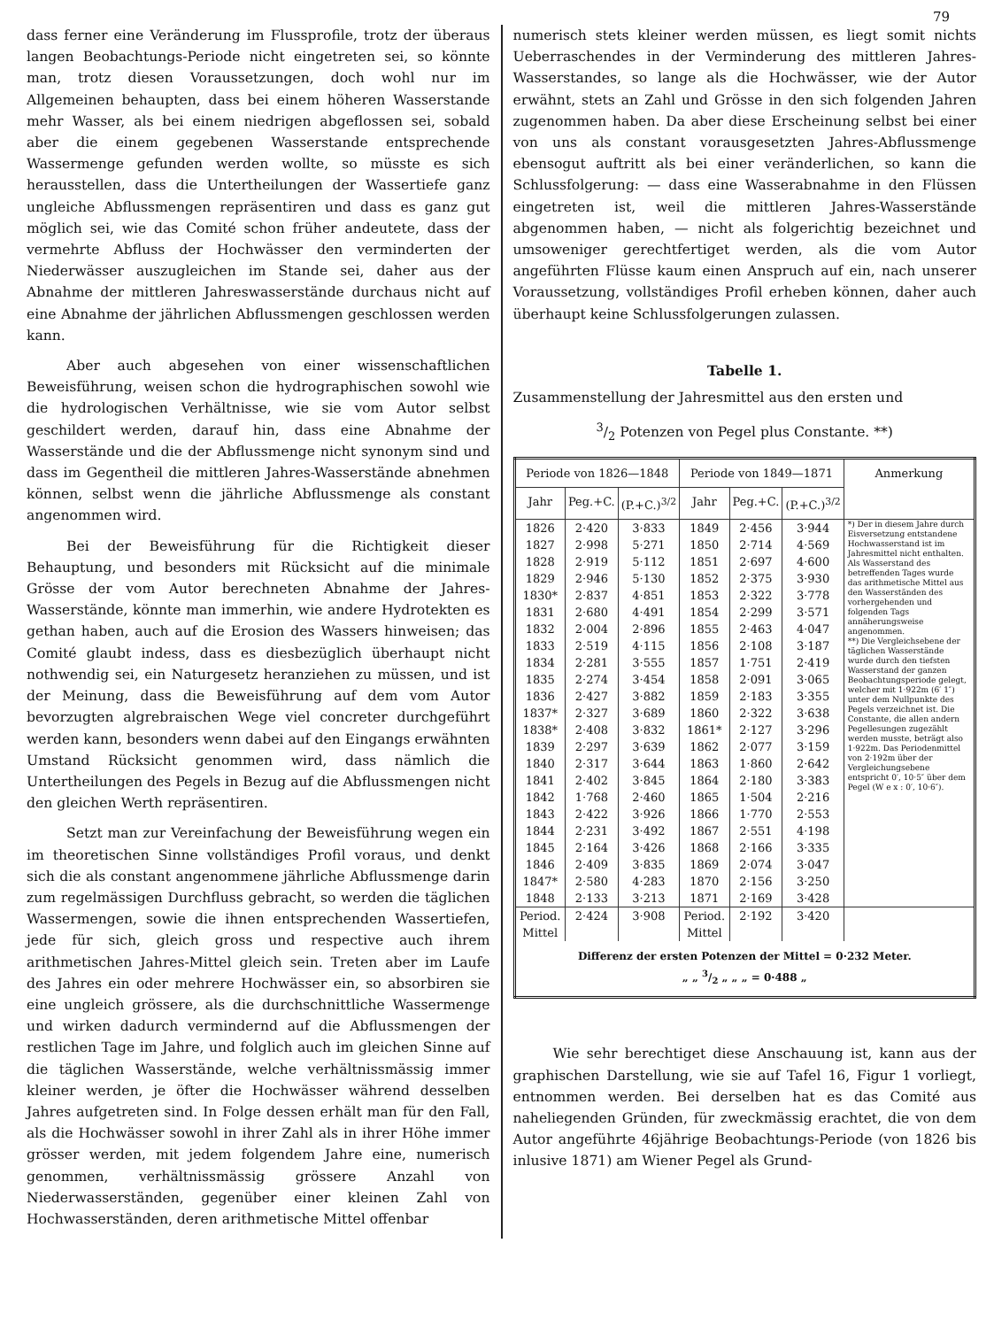79
dass ferner eine Veränderung im Flussprofile, trotz der überaus langen Beobachtungs-Periode nicht eingetreten sei, so könnte man, trotz diesen Voraussetzungen, doch wohl nur im Allgemeinen behaupten, dass bei einem höheren Wasserstande mehr Wasser, als bei einem niedrigen abgeflossen sei, sobald aber die einem gegebenen Wasserstande entsprechende Wassermenge gefunden werden wollte, so müsste es sich herausstellen, dass die Untertheilungen der Wassertiefe ganz ungleiche Abflussmengen repräsentiren und dass es ganz gut möglich sei, wie das Comité schon früher andeutete, dass der vermehrte Abfluss der Hochwässer den verminderten der Niederwässer auszugleichen im Stande sei, daher aus der Abnahme der mittleren Jahreswasserstände durchaus nicht auf eine Abnahme der jährlichen Abflussmengen geschlossen werden kann.
Aber auch abgesehen von einer wissenschaftlichen Beweisführung, weisen schon die hydrographischen sowohl wie die hydrologischen Verhältnisse, wie sie vom Autor selbst geschildert werden, darauf hin, dass eine Abnahme der Wasserstände und die der Abflussmenge nicht synonym sind und dass im Gegentheil die mittleren Jahres-Wasserstände abnehmen können, selbst wenn die jährliche Abflussmenge als constant angenommen wird.
Bei der Beweisführung für die Richtigkeit dieser Behauptung, und besonders mit Rücksicht auf die minimale Grösse der vom Autor berechneten Abnahme der Jahres-Wasserstände, könnte man immerhin, wie andere Hydrotekten es gethan haben, auch auf die Erosion des Wassers hinweisen; das Comité glaubt indess, dass es diesbezüglich überhaupt nicht nothwendig sei, ein Naturgesetz heranziehen zu müssen, und ist der Meinung, dass die Beweisführung auf dem vom Autor bevorzugten algrebraischen Wege viel concreter durchgeführt werden kann, besonders wenn dabei auf den Eingangs erwähnten Umstand Rücksicht genommen wird, dass nämlich die Untertheilungen des Pegels in Bezug auf die Abflussmengen nicht den gleichen Werth repräsentiren.
Setzt man zur Vereinfachung der Beweisführung wegen ein im theoretischen Sinne vollständiges Profil voraus, und denkt sich die als constant angenommene jährliche Abflussmenge darin zum regelmässigen Durchfluss gebracht, so werden die täglichen Wassermengen, sowie die ihnen entsprechenden Wassertiefen, jede für sich, gleich gross und respective auch ihrem arithmetischen Jahres-Mittel gleich sein. Treten aber im Laufe des Jahres ein oder mehrere Hochwässer ein, so absorbiren sie eine ungleich grössere, als die durchschnittliche Wassermenge und wirken dadurch vermindernd auf die Abflussmengen der restlichen Tage im Jahre, und folglich auch im gleichen Sinne auf die täglichen Wasserstände, welche verhältnissmässig immer kleiner werden, je öfter die Hochwässer während desselben Jahres aufgetreten sind. In Folge dessen erhält man für den Fall, als die Hochwässer sowohl in ihrer Zahl als in ihrer Höhe immer grösser werden, mit jedem folgendem Jahre eine, numerisch genommen, verhältnissmässig grössere Anzahl von Niederwasserständen, gegenüber einer kleinen Zahl von Hochwasserständen, deren arithmetische Mittel offenbar
numerisch stets kleiner werden müssen, es liegt somit nichts Ueberraschendes in der Verminderung des mittleren Jahres-Wasserstandes, so lange als die Hochwässer, wie der Autor erwähnt, stets an Zahl und Grösse in den sich folgenden Jahren zugenommen haben. Da aber diese Erscheinung selbst bei einer von uns als constant vorausgesetzten Jahres-Abflussmenge ebensogut auftritt als bei einer veränderlichen, so kann die Schlussfolgerung: — dass eine Wasserabnahme in den Flüssen eingetreten ist, weil die mittleren Jahres-Wasserstände abgenommen haben, — nicht als folgerichtig bezeichnet und umsoweniger gerechtfertiget werden, als die vom Autor angeführten Flüsse kaum einen Anspruch auf ein, nach unserer Voraussetzung, vollständiges Profil erheben können, daher auch überhaupt keine Schlussfolgerungen zulassen.
Tabelle 1.
Zusammenstellung der Jahresmittel aus den ersten und
3/2 Potenzen von Pegel plus Constante. **)
| Periode von 1826—1848 | | | Periode von 1849—1871 | | | Anmerkung |
| --- | --- | --- | --- | --- | --- | --- |
| Jahr | Peg.+C. | (P.+C.)<sup>3/2</sup> | Jahr | Peg.+C. | (P.+C.)<sup>3/2</sup> | |
| 1826 1827 1828 1829 1830* 1831 1832 1833 1834 1835 1836 1837* 1838* 1839 1840 1841 1842 1843 1844 1845 1846 1847* 1848 | 2·420 2·998 2·919 2·946 2·837 2·680 2·004 2·519 2·281 2·274 2·427 2·327 2·408 2·297 2·317 2·402 1·768 2·422 2·231 2·164 2·409 2·580 2·133 | 3·833 5·271 5·112 5·130 4·851 4·491 2·896 4·115 3·555 3·454 3·882 3·689 3·832 3·639 3·644 3·845 2·460 3·926 3·492 3·426 3·835 4·283 3·213 | 1849 1850 1851 1852 1853 1854 1855 1856 1857 1858 1859 1860 1861* 1862 1863 1864 1865 1866 1867 1868 1869 1870 1871 | 2·456 2·714 2·697 2·375 2·322 2·299 2·463 2·108 1·751 2·091 2·183 2·322 2·127 2·077 1·860 2·180 1·504 1·770 2·551 2·166 2·074 2·156 2·169 | 3·944 4·569 4·600 3·930 3·778 3·571 4·047 3·187 2·419 3·065 3·355 3·638 3·296 3·159 2·642 3·383 2·216 2·553 4·198 3·335 3·047 3·250 3·428 | *) Der in diesem Jahre durch Eisversetzung entstandene Hochwasserstand ist im Jahresmittel nicht enthalten. Als Wasserstand des betreffenden Tages wurde das arithmetische Mittel aus den Wasserständen des vorhergehenden und folgenden Tags annäherungsweise angenommen. **) Die Vergleichsebene der täglichen Wasserstände wurde durch den tiefsten Wasserstand der ganzen Beobachtungsperiode gelegt, welcher mit 1·922m (6′ 1″) unter dem Nullpunkte des Pegels verzeichnet ist. Die Constante, die allen andern Pegellesungen zugezählt werden musste, beträgt also 1·922m. Das Periodenmittel von 2·192m über der Vergleichungsebene entspricht 0′, 10·5″ über dem Pegel (W e x : 0′, 10·6″). |
| Period. Mittel | 2·424 | 3·908 | Period. Mittel | 2·192 | 3·420 | |
| Differenz der ersten Potenzen der Mittel = 0·232 Meter. „ „ 3/2 „ „ „ = 0·488 „ | | | | | | |
Wie sehr berechtiget diese Anschauung ist, kann aus der graphischen Darstellung, wie sie auf Tafel 16, Figur 1 vorliegt, entnommen werden. Bei derselben hat es das Comité aus naheliegenden Gründen, für zweckmässig erachtet, die von dem Autor angeführte 46jährige Beobachtungs-Periode (von 1826 bis inlusive 1871) am Wiener Pegel als Grund-